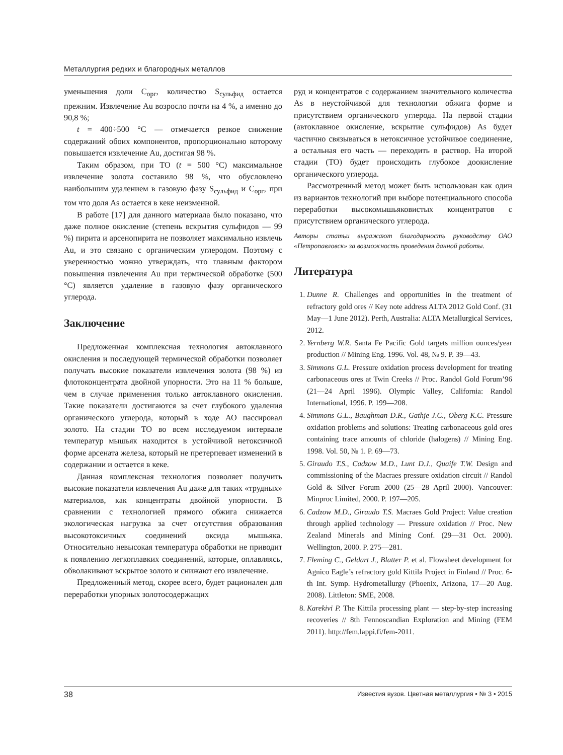Металлургия редких и благородных металлов
уменьшения доли С<sub>орг</sub>, количество S<sub>сульфид</sub> остается прежним. Извлечение Au возросло почти на 4 %, а именно до 90,8 %;
t = 400÷500 °С — отмечается резкое снижение содержаний обоих компонентов, пропорционально которому повышается извлечение Au, достигая 98 %.
Таким образом, при ТО (t = 500 °С) максимальное извлечение золота составило 98 %, что обусловлено наибольшим удалением в газовую фазу S<sub>сульфид</sub> и С<sub>орг</sub>, при том что доля As остается в кеке неизменной.
В работе [17] для данного материала было показано, что даже полное окисление (степень вскрытия сульфидов — 99 %) пирита и арсенопирита не позволяет максимально извлечь Au, и это связано с органическим углеродом. Поэтому с уверенностью можно утверждать, что главным фактором повышения извлечения Au при термической обработке (500 °С) является удаление в газовую фазу органического углерода.
Заключение
Предложенная комплексная технология автоклавного окисления и последующей термической обработки позволяет получать высокие показатели извлечения золота (98 %) из флотоконцентрата двойной упорности. Это на 11 % больше, чем в случае применения только автоклавного окисления. Такие показатели достигаются за счет глубокого удаления органического углерода, который в ходе АО пассировал золото. На стадии ТО во всем исследуемом интервале температур мышьяк находится в устойчивой нетоксичной форме арсената железа, который не претерпевает изменений в содержании и остается в кеке.
Данная комплексная технология позволяет получить высокие показатели извлечения Au даже для таких «трудных» материалов, как концентраты двойной упорности. В сравнении с технологией прямого обжига снижается экологическая нагрузка за счет отсутствия образования высокотоксичных соединений оксида мышьяка. Относительно невысокая температура обработки не приводит к появлению легкоплавких соединений, которые, оплавляясь, обволакивают вскрытое золото и снижают его извлечение.
Предложенный метод, скорее всего, будет рационален для переработки упорных золотосодержащих
руд и концентратов с содержанием значительного количества As в неустойчивой для технологии обжига форме и присутствием органического углерода. На первой стадии (автоклавное окисление, вскрытие сульфидов) As будет частично связываться в нетоксичное устойчивое соединение, а остальная его часть — переходить в раствор. На второй стадии (ТО) будет происходить глубокое доокисление органического углерода.
Рассмотренный метод может быть использован как один из вариантов технологий при выборе потенциального способа переработки высокомышьяковистых концентратов с присутствием органического углерода.
Авторы статьи выражают благодарность руководству ОАО «Петропавловск» за возможность проведения данной работы.
Литература
1. Dunne R. Challenges and opportunities in the treatment of refractory gold ores // Key note address ALTA 2012 Gold Conf. (31 May—1 June 2012). Perth, Australia: ALTA Metallurgical Services, 2012.
2. Yernberg W.R. Santa Fe Pacific Gold targets million ounces/year production // Mining Eng. 1996. Vol. 48, № 9. P. 39—43.
3. Simmons G.L. Pressure oxidation process development for treating carbonaceous ores at Twin Creeks // Proc. Randol Gold Forum’96 (21—24 April 1996). Olympic Valley, California: Randol International, 1996. P. 199—208.
4. Simmons G.L., Baughman D.R., Gathje J.C., Oberg K.C. Pressure oxidation problems and solutions: Treating carbonaceous gold ores containing trace amounts of chloride (halogens) // Mining Eng. 1998. Vol. 50, № 1. P. 69—73.
5. Giraudo T.S., Cadzow M.D., Lunt D.J., Quaife T.W. Design and commissioning of the Macraes pressure oxidation circuit // Randol Gold & Silver Forum 2000 (25—28 April 2000). Vancouver: Minproc Limited, 2000. P. 197—205.
6. Cadzow M.D., Giraudo T.S. Macraes Gold Project: Value creation through applied technology — Pressure oxidation // Proc. New Zealand Minerals and Mining Conf. (29—31 Oct. 2000). Wellington, 2000. P. 275—281.
7. Fleming C., Geldart J., Blatter P. et al. Flowsheet development for Agnico Eagle’s refractory gold Kittila Project in Finland // Proc. 6-th Int. Symp. Hydrometallurgy (Phoenix, Arizona, 17—20 Aug. 2008). Littleton: SME, 2008.
8. Karekivi P. The Kittila processing plant — step-by-step increasing recoveries // 8th Fennoscandian Exploration and Mining (FEM 2011). http://fem.lappi.fi/fem-2011.
38 Известия вузов. Цветная металлургия • № 3 • 2015